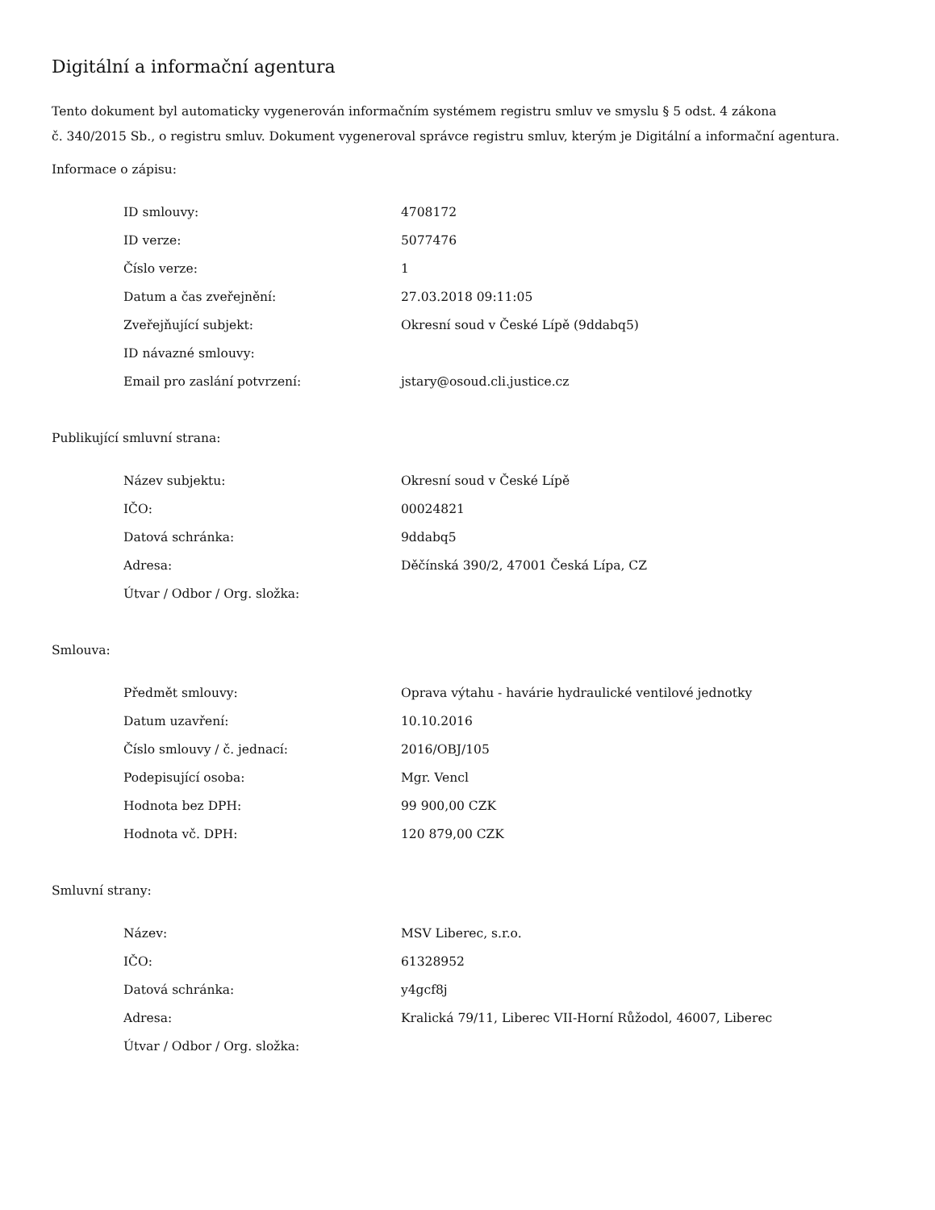Digitální a informační agentura
Tento dokument byl automaticky vygenerován informačním systémem registru smluv ve smyslu § 5 odst. 4 zákona
č. 340/2015 Sb., o registru smluv. Dokument vygeneroval správce registru smluv, kterým je Digitální a informační agentura.
Informace o zápisu:
| ID smlouvy: | 4708172 |
| ID verze: | 5077476 |
| Číslo verze: | 1 |
| Datum a čas zveřejnění: | 27.03.2018 09:11:05 |
| Zveřejňující subjekt: | Okresní soud v České Lípě (9ddabq5) |
| ID návazné smlouvy: | |
| Email pro zaslání potvrzení: | jstary@osoud.cli.justice.cz |
Publikující smluvní strana:
| Název subjektu: | Okresní soud v České Lípě |
| IČO: | 00024821 |
| Datová schránka: | 9ddabq5 |
| Adresa: | Děčínská 390/2, 47001 Česká Lípa, CZ |
| Útvar / Odbor / Org. složka: | |
Smlouva:
| Předmět smlouvy: | Oprava výtahu - havárie hydraulické ventilové jednotky |
| Datum uzavření: | 10.10.2016 |
| Číslo smlouvy / č. jednací: | 2016/OBJ/105 |
| Podepisující osoba: | Mgr. Vencl |
| Hodnota bez DPH: | 99 900,00 CZK |
| Hodnota vč. DPH: | 120 879,00 CZK |
Smluvní strany:
| Název: | MSV Liberec, s.r.o. |
| IČO: | 61328952 |
| Datová schránka: | y4gcf8j |
| Adresa: | Kralická 79/11, Liberec VII-Horní Růžodol, 46007, Liberec |
| Útvar / Odbor / Org. složka: | |